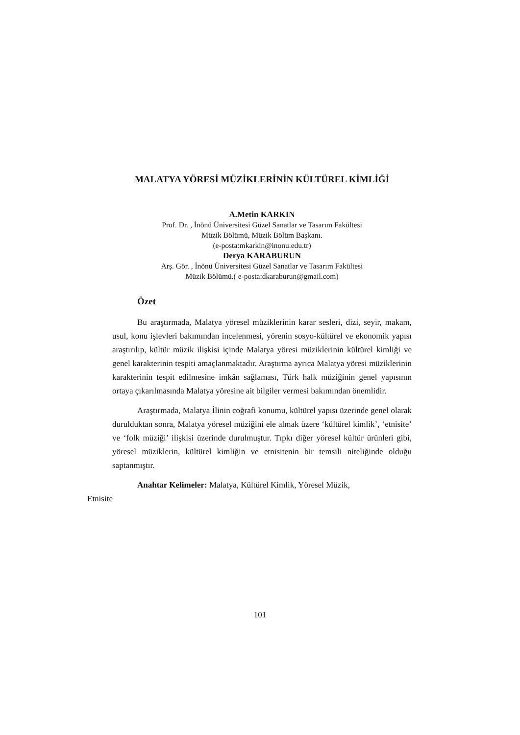MALATYA YÖRESİ MÜZİKLERİNİN KÜLTÜREL KİMLİĞİ
A.Metin KARKIN
Prof. Dr. , İnönü Üniversitesi Güzel Sanatlar ve Tasarım Fakültesi
Müzik Bölümü, Müzik Bölüm Başkanı.
(e-posta:mkarkin@inonu.edu.tr)
Derya KARABURUN
Arş. Gör. , İnönü Üniversitesi Güzel Sanatlar ve Tasarım Fakültesi
Müzik Bölümü.( e-posta:dkaraburun@gmail.com)
Özet
Bu araştırmada, Malatya yöresel müziklerinin karar sesleri, dizi, seyir, makam, usul, konu işlevleri bakımından incelenmesi, yörenin sosyo-kültürel ve ekonomik yapısı araştırılıp, kültür müzik ilişkisi içinde Malatya yöresi müziklerinin kültürel kimliği ve genel karakterinin tespiti amaçlanmaktadır. Araştırma ayrıca Malatya yöresi müziklerinin karakterinin tespit edilmesine imkân sağlaması, Türk halk müziğinin genel yapısının ortaya çıkarılmasında Malatya yöresine ait bilgiler vermesi bakımından önemlidir.
Araştırmada, Malatya İlinin coğrafi konumu, kültürel yapısı üzerinde genel olarak durulduktan sonra, Malatya yöresel müziğini ele almak üzere ‘kültürel kimlik’, ‘etnisite’ ve ‘folk müziği’ ilişkisi üzerinde durulmuştur. Tıpkı diğer yöresel kültür ürünleri gibi, yöresel müziklerin, kültürel kimliğin ve etnisitenin bir temsili niteliğinde olduğu saptanmıştır.
Anahtar Kelimeler: Malatya, Kültürel Kimlik, Yöresel Müzik,
Etnisite
101